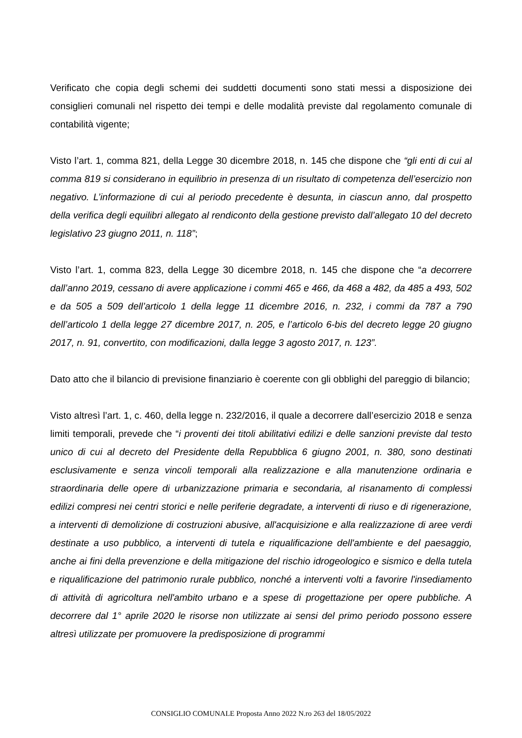Verificato che copia degli schemi dei suddetti documenti sono stati messi a disposizione dei consiglieri comunali nel rispetto dei tempi e delle modalità previste dal regolamento comunale di contabilità vigente;
Visto l’art. 1, comma 821, della Legge 30 dicembre 2018, n. 145 che dispone che “gli enti di cui al comma 819 si considerano in equilibrio in presenza di un risultato di competenza dell’esercizio non negativo. L’informazione di cui al periodo precedente è desunta, in ciascun anno, dal prospetto della verifica degli equilibri allegato al rendiconto della gestione previsto dall’allegato 10 del decreto legislativo 23 giugno 2011, n. 118”;
Visto l’art. 1, comma 823, della Legge 30 dicembre 2018, n. 145 che dispone che “a decorrere dall’anno 2019, cessano di avere applicazione i commi 465 e 466, da 468 a 482, da 485 a 493, 502 e da 505 a 509 dell’articolo 1 della legge 11 dicembre 2016, n. 232, i commi da 787 a 790 dell’articolo 1 della legge 27 dicembre 2017, n. 205, e l’articolo 6-bis del decreto legge 20 giugno 2017, n. 91, convertito, con modificazioni, dalla legge 3 agosto 2017, n. 123”.
Dato atto che il bilancio di previsione finanziario è coerente con gli obblighi del pareggio di bilancio;
Visto altresì l’art. 1, c. 460, della legge n. 232/2016, il quale a decorrere dall’esercizio 2018 e senza limiti temporali, prevede che “i proventi dei titoli abilitativi edilizi e delle sanzioni previste dal testo unico di cui al decreto del Presidente della Repubblica 6 giugno 2001, n. 380, sono destinati esclusivamente e senza vincoli temporali alla realizzazione e alla manutenzione ordinaria e straordinaria delle opere di urbanizzazione primaria e secondaria, al risanamento di complessi edilizi compresi nei centri storici e nelle periferie degradate, a interventi di riuso e di rigenerazione, a interventi di demolizione di costruzioni abusive, all'acquisizione e alla realizzazione di aree verdi destinate a uso pubblico, a interventi di tutela e riqualificazione dell'ambiente e del paesaggio, anche ai fini della prevenzione e della mitigazione del rischio idrogeologico e sismico e della tutela e riqualificazione del patrimonio rurale pubblico, nonché a interventi volti a favorire l'insediamento di attività di agricoltura nell'ambito urbano e a spese di progettazione per opere pubbliche. A decorrere dal 1° aprile 2020 le risorse non utilizzate ai sensi del primo periodo possono essere altresì utilizzate per promuovere la predisposizione di programmi
CONSIGLIO COMUNALE Proposta Anno 2022 N.ro 263 del 18/05/2022